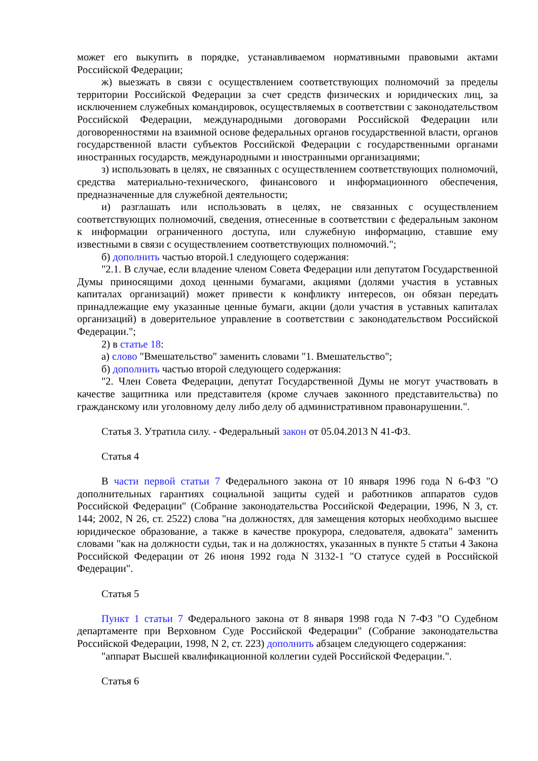может его выкупить в порядке, устанавливаемом нормативными правовыми актами Российской Федерации;
ж) выезжать в связи с осуществлением соответствующих полномочий за пределы территории Российской Федерации за счет средств физических и юридических лиц, за исключением служебных командировок, осуществляемых в соответствии с законодательством Российской Федерации, международными договорами Российской Федерации или договоренностями на взаимной основе федеральных органов государственной власти, органов государственной власти субъектов Российской Федерации с государственными органами иностранных государств, международными и иностранными организациями;
з) использовать в целях, не связанных с осуществлением соответствующих полномочий, средства материально-технического, финансового и информационного обеспечения, предназначенные для служебной деятельности;
и) разглашать или использовать в целях, не связанных с осуществлением соответствующих полномочий, сведения, отнесенные в соответствии с федеральным законом к информации ограниченного доступа, или служебную информацию, ставшие ему известными в связи с осуществлением соответствующих полномочий.";
б) дополнить частью второй.1 следующего содержания:
"2.1. В случае, если владение членом Совета Федерации или депутатом Государственной Думы приносящими доход ценными бумагами, акциями (долями участия в уставных капиталах организаций) может привести к конфликту интересов, он обязан передать принадлежащие ему указанные ценные бумаги, акции (доли участия в уставных капиталах организаций) в доверительное управление в соответствии с законодательством Российской Федерации.";
2) в статье 18:
а) слово "Вмешательство" заменить словами "1. Вмешательство";
б) дополнить частью второй следующего содержания:
"2. Член Совета Федерации, депутат Государственной Думы не могут участвовать в качестве защитника или представителя (кроме случаев законного представительства) по гражданскому или уголовному делу либо делу об административном правонарушении.".
Статья 3. Утратила силу. - Федеральный закон от 05.04.2013 N 41-ФЗ.
Статья 4
В части первой статьи 7 Федерального закона от 10 января 1996 года N 6-ФЗ "О дополнительных гарантиях социальной защиты судей и работников аппаратов судов Российской Федерации" (Собрание законодательства Российской Федерации, 1996, N 3, ст. 144; 2002, N 26, ст. 2522) слова "на должностях, для замещения которых необходимо высшее юридическое образование, а также в качестве прокурора, следователя, адвоката" заменить словами "как на должности судьи, так и на должностях, указанных в пункте 5 статьи 4 Закона Российской Федерации от 26 июня 1992 года N 3132-1 "О статусе судей в Российской Федерации".
Статья 5
Пункт 1 статьи 7 Федерального закона от 8 января 1998 года N 7-ФЗ "О Судебном департаменте при Верховном Суде Российской Федерации" (Собрание законодательства Российской Федерации, 1998, N 2, ст. 223) дополнить абзацем следующего содержания:
"аппарат Высшей квалификационной коллегии судей Российской Федерации.".
Статья 6